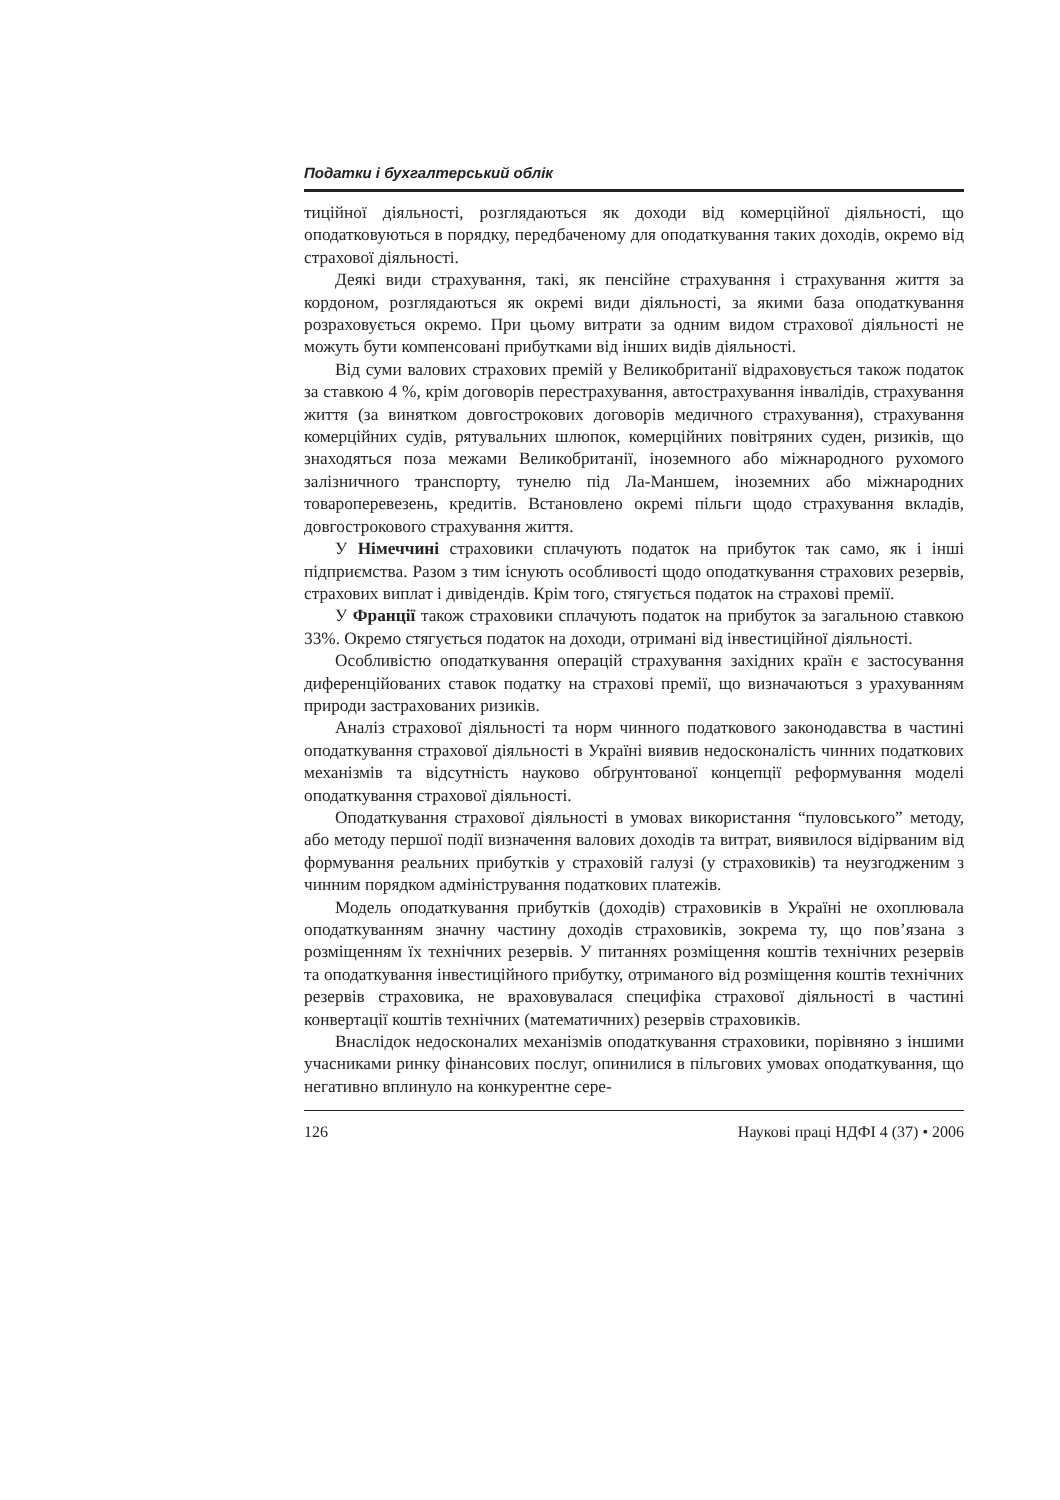Податки і бухгалтерський облік
тиційної діяльності, розглядаються як доходи від комерційної діяльності, що оподатковуються в порядку, передбаченому для оподаткування таких доходів, окремо від страхової діяльності.
Деякі види страхування, такі, як пенсійне страхування і страхування життя за кордоном, розглядаються як окремі види діяльності, за якими база оподаткування розраховується окремо. При цьому витрати за одним видом страхової діяльності не можуть бути компенсовані прибутками від інших видів діяльності.
Від суми валових страхових премій у Великобританії відраховується також податок за ставкою 4 %, крім договорів перестрахування, автострахування інвалідів, страхування життя (за винятком довгострокових договорів медичного страхування), страхування комерційних судів, рятувальних шлюпок, комерційних повітряних суден, ризиків, що знаходяться поза межами Великобританії, іноземного або міжнародного рухомого залізничного транспорту, тунелю під Ла-Маншем, іноземних або міжнародних товароперевезень, кредитів. Встановлено окремі пільги щодо страхування вкладів, довгострокового страхування життя.
У Німеччині страховики сплачують податок на прибуток так само, як і інші підприємства. Разом з тим існують особливості щодо оподаткування страхових резервів, страхових виплат і дивідендів. Крім того, стягується податок на страхові премії.
У Франції також страховики сплачують податок на прибуток за загальною ставкою 33%. Окремо стягується податок на доходи, отримані від інвестиційної діяльності.
Особливістю оподаткування операцій страхування західних країн є застосування диференційованих ставок податку на страхові премії, що визначаються з урахуванням природи застрахованих ризиків.
Аналіз страхової діяльності та норм чинного податкового законодавства в частині оподаткування страхової діяльності в Україні виявив недосконалість чинних податкових механізмів та відсутність науково обґрунтованої концепції реформування моделі оподаткування страхової діяльності.
Оподаткування страхової діяльності в умовах використання “пуловського” методу, або методу першої події визначення валових доходів та витрат, виявилося відірваним від формування реальних прибутків у страховій галузі (у страховиків) та неузгодженим з чинним порядком адміністрування податкових платежів.
Модель оподаткування прибутків (доходів) страховиків в Україні не охоплювала оподаткуванням значну частину доходів страховиків, зокрема ту, що пов’язана з розміщенням їх технічних резервів. У питаннях розміщення коштів технічних резервів та оподаткування інвестиційного прибутку, отриманого від розміщення коштів технічних резервів страховика, не враховувалася специфіка страхової діяльності в частині конвертації коштів технічних (математичних) резервів страховиків.
Внаслідок недосконалих механізмів оподаткування страховики, порівняно з іншими учасниками ринку фінансових послуг, опинилися в пільгових умовах оподаткування, що негативно вплинуло на конкурентне сере-
126 Наукові праці НДФІ 4 (37) • 2006